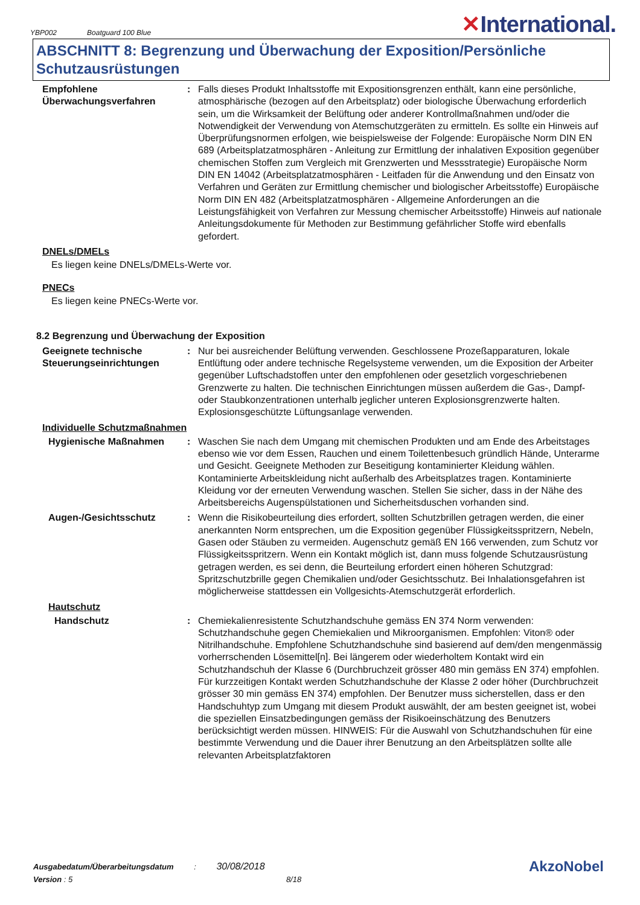YBP002 Boatguard 100 Blue
✕International.
ABSCHNITT 8: Begrenzung und Überwachung der Exposition/Persönliche Schutzausrüstungen
Empfohlene Überwachungsverfahren
: Falls dieses Produkt Inhaltsstoffe mit Expositionsgrenzen enthält, kann eine persönliche, atmosphärische (bezogen auf den Arbeitsplatz) oder biologische Überwachung erforderlich sein, um die Wirksamkeit der Belüftung oder anderer Kontrollmaßnahmen und/oder die Notwendigkeit der Verwendung von Atemschutzgeräten zu ermitteln. Es sollte ein Hinweis auf Überprüfungsnormen erfolgen, wie beispielsweise der Folgende: Europäische Norm DIN EN 689 (Arbeitsplatzatmosphären - Anleitung zur Ermittlung der inhalativen Exposition gegenüber chemischen Stoffen zum Vergleich mit Grenzwerten und Messstrategie) Europäische Norm DIN EN 14042 (Arbeitsplatzatmosphären - Leitfaden für die Anwendung und den Einsatz von Verfahren und Geräten zur Ermittlung chemischer und biologischer Arbeitsstoffe) Europäische Norm DIN EN 482 (Arbeitsplatzatmosphären - Allgemeine Anforderungen an die Leistungsfähigkeit von Verfahren zur Messung chemischer Arbeitsstoffe) Hinweis auf nationale Anleitungsdokumente für Methoden zur Bestimmung gefährlicher Stoffe wird ebenfalls gefordert.
DNELs/DMELs
Es liegen keine DNELs/DMELs-Werte vor.
PNECs
Es liegen keine PNECs-Werte vor.
8.2 Begrenzung und Überwachung der Exposition
Geeignete technische Steuerungseinrichtungen
: Nur bei ausreichender Belüftung verwenden. Geschlossene Prozeßapparaturen, lokale Entlüftung oder andere technische Regelsysteme verwenden, um die Exposition der Arbeiter gegenüber Luftschadstoffen unter den empfohlenen oder gesetzlich vorgeschriebenen Grenzwerte zu halten. Die technischen Einrichtungen müssen außerdem die Gas-, Dampf- oder Staubkonzentrationen unterhalb jeglicher unteren Explosionsgrenzwerte halten. Explosionsgeschützte Lüftungsanlage verwenden.
Individuelle Schutzmaßnahmen
Hygienische Maßnahmen : Waschen Sie nach dem Umgang mit chemischen Produkten und am Ende des Arbeitstages ebenso wie vor dem Essen, Rauchen und einem Toilettenbesuch gründlich Hände, Unterarme und Gesicht. Geeignete Methoden zur Beseitigung kontaminierter Kleidung wählen. Kontaminierte Arbeitskleidung nicht außerhalb des Arbeitsplatzes tragen. Kontaminierte Kleidung vor der erneuten Verwendung waschen. Stellen Sie sicher, dass in der Nähe des Arbeitsbereichs Augenspülstationen und Sicherheitsduschen vorhanden sind.
Augen-/Gesichtsschutz : Wenn die Risikobeurteilung dies erfordert, sollten Schutzbrillen getragen werden, die einer anerkannten Norm entsprechen, um die Exposition gegenüber Flüssigkeitsspritzern, Nebeln, Gasen oder Stäuben zu vermeiden. Augenschutz gemäß EN 166 verwenden, zum Schutz vor Flüssigkeitsspritzern. Wenn ein Kontakt möglich ist, dann muss folgende Schutzausrüstung getragen werden, es sei denn, die Beurteilung erfordert einen höheren Schutzgrad: Spritzschutzbrille gegen Chemikalien und/oder Gesichtsschutz. Bei Inhalationsgefahren ist möglicherweise stattdessen ein Vollgesichts-Atemschutzgerät erforderlich.
Hautschutz
Handschutz : Chemiekalienresistente Schutzhandschuhe gemäss EN 374 Norm verwenden: Schutzhandschuhe gegen Chemiekalien und Mikroorganismen. Empfohlen: Viton® oder Nitrilhandschuhe. Empfohlene Schutzhandschuhe sind basierend auf dem/den mengenmässig vorherrschenden Lösemittel[n]. Bei längerem oder wiederholtem Kontakt wird ein Schutzhandschuh der Klasse 6 (Durchbruchzeit grösser 480 min gemäss EN 374) empfohlen. Für kurzzeitigen Kontakt werden Schutzhandschuhe der Klasse 2 oder höher (Durchbruchzeit grösser 30 min gemäss EN 374) empfohlen. Der Benutzer muss sicherstellen, dass er den Handschuhtyp zum Umgang mit diesem Produkt auswählt, der am besten geeignet ist, wobei die speziellen Einsatzbedingungen gemäss der Risikoeinschätzung des Benutzers berücksichtigt werden müssen. HINWEIS: Für die Auswahl von Schutzhandschuhen für eine bestimmte Verwendung und die Dauer ihrer Benutzung an den Arbeitsplätzen sollte alle relevanten Arbeitsplatzfaktoren
Ausgabedatum/Überarbeitungsdatum : 30/08/2018
AkzoNobel
Version : 5 8/18